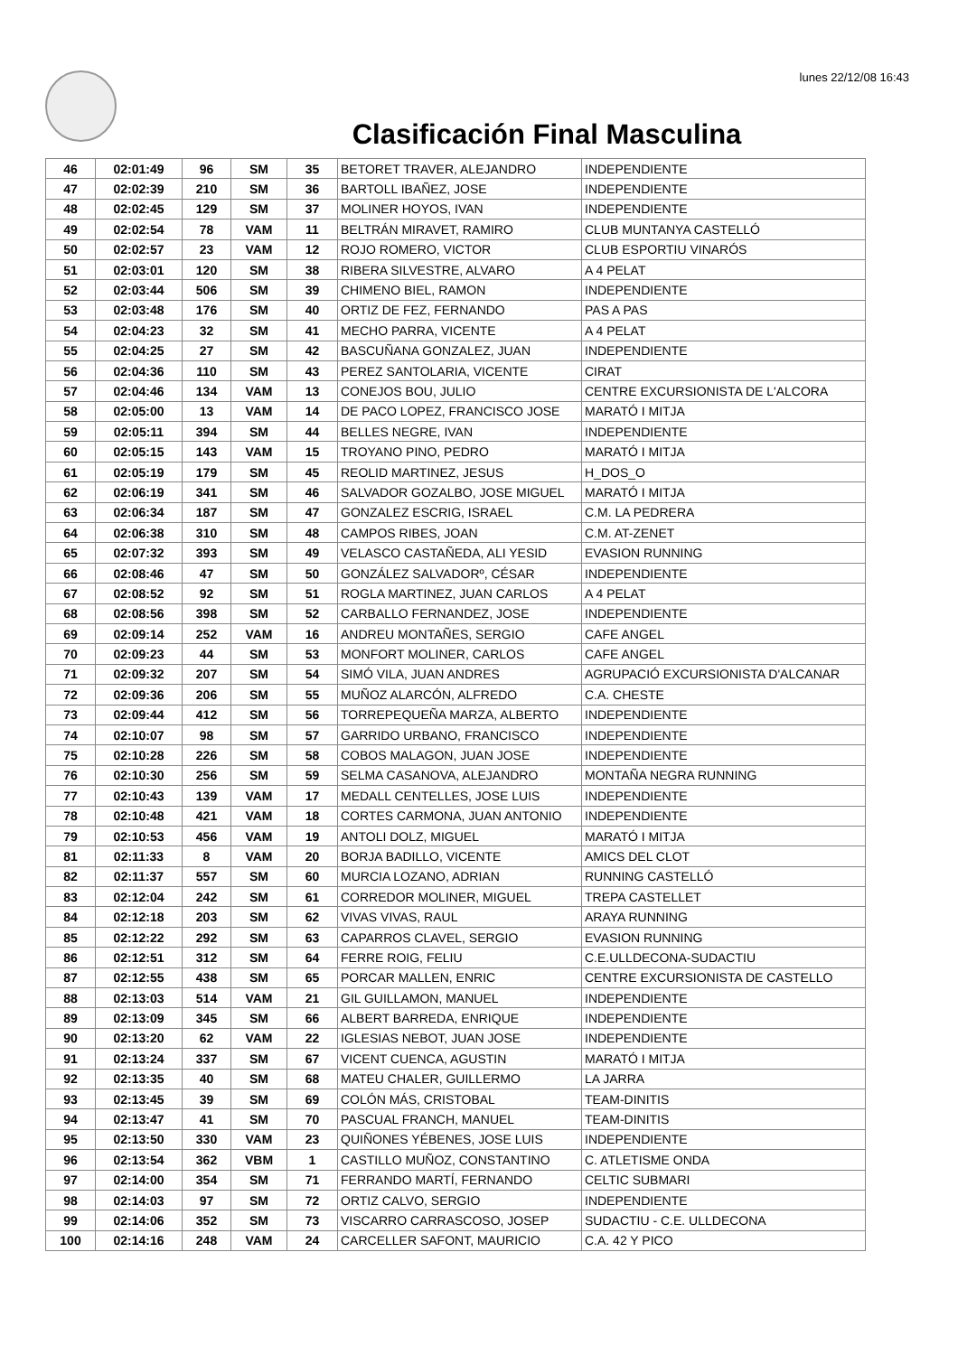lunes 22/12/08 16:43
Clasificación Final Masculina
| 46 | 02:01:49 | 96 | SM | 35 | BETORET TRAVER, ALEJANDRO | INDEPENDIENTE |
| 47 | 02:02:39 | 210 | SM | 36 | BARTOLL IBAÑEZ, JOSE | INDEPENDIENTE |
| 48 | 02:02:45 | 129 | SM | 37 | MOLINER HOYOS, IVAN | INDEPENDIENTE |
| 49 | 02:02:54 | 78 | VAM | 11 | BELTRÁN MIRAVET, RAMIRO | CLUB MUNTANYA CASTELLÓ |
| 50 | 02:02:57 | 23 | VAM | 12 | ROJO ROMERO, VICTOR | CLUB ESPORTIU VINARÓS |
| 51 | 02:03:01 | 120 | SM | 38 | RIBERA SILVESTRE, ALVARO | A 4 PELAT |
| 52 | 02:03:44 | 506 | SM | 39 | CHIMENO BIEL, RAMON | INDEPENDIENTE |
| 53 | 02:03:48 | 176 | SM | 40 | ORTIZ DE FEZ, FERNANDO | PAS A PAS |
| 54 | 02:04:23 | 32 | SM | 41 | MECHO PARRA, VICENTE | A 4 PELAT |
| 55 | 02:04:25 | 27 | SM | 42 | BASCUÑANA GONZALEZ, JUAN | INDEPENDIENTE |
| 56 | 02:04:36 | 110 | SM | 43 | PEREZ SANTOLARIA, VICENTE | CIRAT |
| 57 | 02:04:46 | 134 | VAM | 13 | CONEJOS BOU, JULIO | CENTRE EXCURSIONISTA DE L'ALCORA |
| 58 | 02:05:00 | 13 | VAM | 14 | DE PACO LOPEZ, FRANCISCO JOSE | MARATÓ I MITJA |
| 59 | 02:05:11 | 394 | SM | 44 | BELLES NEGRE, IVAN | INDEPENDIENTE |
| 60 | 02:05:15 | 143 | VAM | 15 | TROYANO PINO, PEDRO | MARATÓ I MITJA |
| 61 | 02:05:19 | 179 | SM | 45 | REOLID MARTINEZ, JESUS | H_DOS_O |
| 62 | 02:06:19 | 341 | SM | 46 | SALVADOR GOZALBO, JOSE MIGUEL | MARATÓ I MITJA |
| 63 | 02:06:34 | 187 | SM | 47 | GONZALEZ ESCRIG, ISRAEL | C.M. LA PEDRERA |
| 64 | 02:06:38 | 310 | SM | 48 | CAMPOS RIBES, JOAN | C.M. AT-ZENET |
| 65 | 02:07:32 | 393 | SM | 49 | VELASCO CASTAÑEDA, ALI YESID | EVASION RUNNING |
| 66 | 02:08:46 | 47 | SM | 50 | GONZÁLEZ SALVADORº, CÉSAR | INDEPENDIENTE |
| 67 | 02:08:52 | 92 | SM | 51 | ROGLA MARTINEZ, JUAN CARLOS | A 4 PELAT |
| 68 | 02:08:56 | 398 | SM | 52 | CARBALLO FERNANDEZ, JOSE | INDEPENDIENTE |
| 69 | 02:09:14 | 252 | VAM | 16 | ANDREU MONTAÑES, SERGIO | CAFE ANGEL |
| 70 | 02:09:23 | 44 | SM | 53 | MONFORT MOLINER, CARLOS | CAFE ANGEL |
| 71 | 02:09:32 | 207 | SM | 54 | SIMÓ VILA, JUAN ANDRES | AGRUPACIÓ EXCURSIONISTA D'ALCANAR |
| 72 | 02:09:36 | 206 | SM | 55 | MUÑOZ ALARCÓN, ALFREDO | C.A. CHESTE |
| 73 | 02:09:44 | 412 | SM | 56 | TORREPEQUEÑA MARZA, ALBERTO | INDEPENDIENTE |
| 74 | 02:10:07 | 98 | SM | 57 | GARRIDO URBANO, FRANCISCO | INDEPENDIENTE |
| 75 | 02:10:28 | 226 | SM | 58 | COBOS MALAGON, JUAN JOSE | INDEPENDIENTE |
| 76 | 02:10:30 | 256 | SM | 59 | SELMA CASANOVA, ALEJANDRO | MONTAÑA NEGRA RUNNING |
| 77 | 02:10:43 | 139 | VAM | 17 | MEDALL CENTELLES, JOSE LUIS | INDEPENDIENTE |
| 78 | 02:10:48 | 421 | VAM | 18 | CORTES CARMONA, JUAN ANTONIO | INDEPENDIENTE |
| 79 | 02:10:53 | 456 | VAM | 19 | ANTOLI DOLZ, MIGUEL | MARATÓ I MITJA |
| 81 | 02:11:33 | 8 | VAM | 20 | BORJA BADILLO, VICENTE | AMICS DEL CLOT |
| 82 | 02:11:37 | 557 | SM | 60 | MURCIA LOZANO, ADRIAN | RUNNING CASTELLÓ |
| 83 | 02:12:04 | 242 | SM | 61 | CORREDOR MOLINER, MIGUEL | TREPA CASTELLET |
| 84 | 02:12:18 | 203 | SM | 62 | VIVAS VIVAS, RAUL | ARAYA RUNNING |
| 85 | 02:12:22 | 292 | SM | 63 | CAPARROS CLAVEL, SERGIO | EVASION RUNNING |
| 86 | 02:12:51 | 312 | SM | 64 | FERRE ROIG, FELIU | C.E.ULLDECONA-SUDACTIU |
| 87 | 02:12:55 | 438 | SM | 65 | PORCAR MALLEN, ENRIC | CENTRE EXCURSIONISTA DE CASTELLO |
| 88 | 02:13:03 | 514 | VAM | 21 | GIL GUILLAMON, MANUEL | INDEPENDIENTE |
| 89 | 02:13:09 | 345 | SM | 66 | ALBERT BARREDA, ENRIQUE | INDEPENDIENTE |
| 90 | 02:13:20 | 62 | VAM | 22 | IGLESIAS NEBOT, JUAN JOSE | INDEPENDIENTE |
| 91 | 02:13:24 | 337 | SM | 67 | VICENT CUENCA, AGUSTIN | MARATÓ I MITJA |
| 92 | 02:13:35 | 40 | SM | 68 | MATEU CHALER, GUILLERMO | LA JARRA |
| 93 | 02:13:45 | 39 | SM | 69 | COLÓN MÁS, CRISTOBAL | TEAM-DINITIS |
| 94 | 02:13:47 | 41 | SM | 70 | PASCUAL FRANCH, MANUEL | TEAM-DINITIS |
| 95 | 02:13:50 | 330 | VAM | 23 | QUIÑONES YÉBENES, JOSE LUIS | INDEPENDIENTE |
| 96 | 02:13:54 | 362 | VBM | 1 | CASTILLO MUÑOZ, CONSTANTINO | C. ATLETISME ONDA |
| 97 | 02:14:00 | 354 | SM | 71 | FERRANDO MARTÍ, FERNANDO | CELTIC SUBMARI |
| 98 | 02:14:03 | 97 | SM | 72 | ORTIZ CALVO, SERGIO | INDEPENDIENTE |
| 99 | 02:14:06 | 352 | SM | 73 | VISCARRO CARRASCOSO, JOSEP | SUDACTIU - C.E. ULLDECONA |
| 100 | 02:14:16 | 248 | VAM | 24 | CARCELLER SAFONT, MAURICIO | C.A. 42 Y PICO |